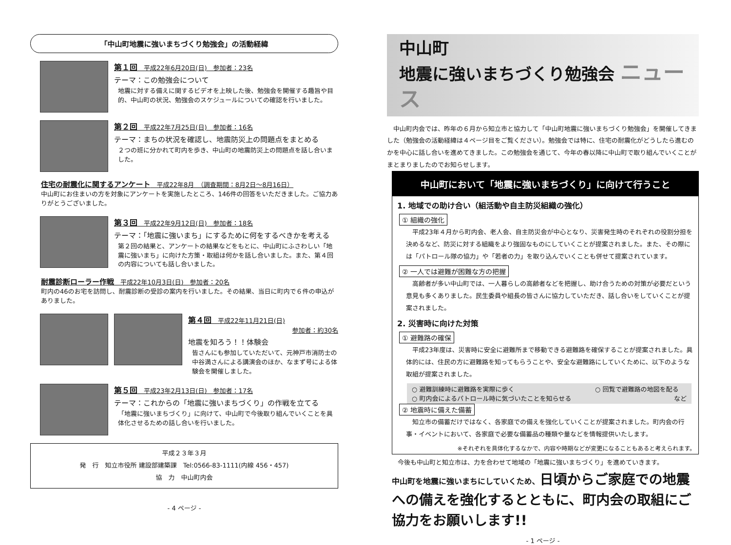「中山町地震に強いまちづくり勉強会」の活動経緯
第１回　平成22年6月20日(日)　参加者：23名
テーマ：この勉強会について
地震に対する備えに関するビデオを上映した後、勉強会を開催する趣旨や目的、中山町の状況、勉強会のスケジュールについての確認を行いました。
第２回　平成22年7月25日(日)　参加者：16名
テーマ：まちの状況を確認し、地震防災上の問題点をまとめる
２つの班に分かれて町内を歩き、中山町の地震防災上の問題点を話し合いました。
住宅の耐震化に関するアンケート　平成22年8月　（調査期間：8月2日～8月16日）
中山町にお住まいの方を対象にアンケートを実施したところ、146件の回答をいただきました。ご協力ありがとうございました。
第３回　平成22年9月12日(日)　参加者：18名
テーマ：「地震に強いまち」にするために何をするべきかを考える
第２回の結果と、アンケートの結果などをもとに、中山町にふさわしい「地震に強いまち」に向けた方策・取組は何かを話し合いました。また、第４回の内容についても話し合いました。
耐震診断ローラー作戦　平成22年10月3日(日)　参加者：20名
町内の46のお宅を訪問し、耐震診断の受診の案内を行いました。その結果、当日に町内で６件の申込がありました。
第４回　平成22年11月21日(日)
参加者：約30名
地震を知ろう！！体験会
皆さんにも参加していただいて、元神戸市消防士の中谷満さんによる講演会のほか、なまず号による体験会を開催しました。
第５回　平成23年2月13日(日)　参加者：17名
テーマ：これからの「地震に強いまちづくり」の作戦を立てる
「地震に強いまちづくり」に向けて、中山町で今後取り組んでいくことを具体化させるための話し合いを行いました。
平成２３年３月
発　行　知立市役所 建設部建築課　Tel:0566-83-1111(内線 456・457)
協　力　中山町内会
- 4 ページ -
中山町
地震に強いまちづくり勉強会 ニュース
　中山町内会では、昨年の６月から知立市と協力して「中山町地震に強いまちづくり勉強会」を開催してきました（勉強会の活動経緯は４ページ目をご覧ください）。勉強会では特に、住宅の耐震化がどうしたら進むのかを中心に話し合いを進めてきました。この勉強会を通じて、今年の春以降に中山町で取り組んでいくことがまとまりましたのでお知らせします。
中山町において「地震に強いまちづくり」に向けて行うこと
1. 地域での助け合い（組活動や自主防災組織の強化）
① 組織の強化
平成23年４月から町内会、老人会、自主防災会が中心となり、災害発生時のそれぞれの役割分担を決めるなど、防災に対する組織をより強固なものにしていくことが提案されました。また、その際には「パトロール隊の協力」や「若者の力」を取り込んでいくことも併せて提案されています。
② 一人では避難が困難な方の把握
高齢者が多い中山町では、一人暮らしの高齢者などを把握し、助け合うための対策が必要だという意見も多くありました。民生委員や組長の皆さんに協力していただき、話し合いをしていくことが提案されました。
2. 災害時に向けた対策
① 避難路の確保
平成23年度は、災害時に安全に避難所まで移動できる避難路を確保することが提案されました。具体的には、住民の方に避難路を知ってもらうことや、安全な避難路にしていくために、以下のような取組が提案されました。
○ 避難訓練時に避難路を実際に歩く ○ 回覧で避難路の地図を配る ○ 町内会によるパトロール時に気づいたことを知らせる など
② 地震時に備えた備蓄
知立市の備蓄だけではなく、各家庭での備えを強化していくことが提案されました。町内会の行事・イベントにおいて、各家庭で必要な備蓄品の種類や量などを情報提供いたします。
※それぞれを具体化するなかで、内容や時期などが変更になることもあると考えられます。
今後も中山町と知立市は、力を合わせて地域の「地震に強いまちづくり」を進めていきます。
中山町を地震に強いまちにしていくため、日頃からご家庭での地震への備えを強化するとともに、町内会の取組にご協力をお願いします!!
- 1 ページ -